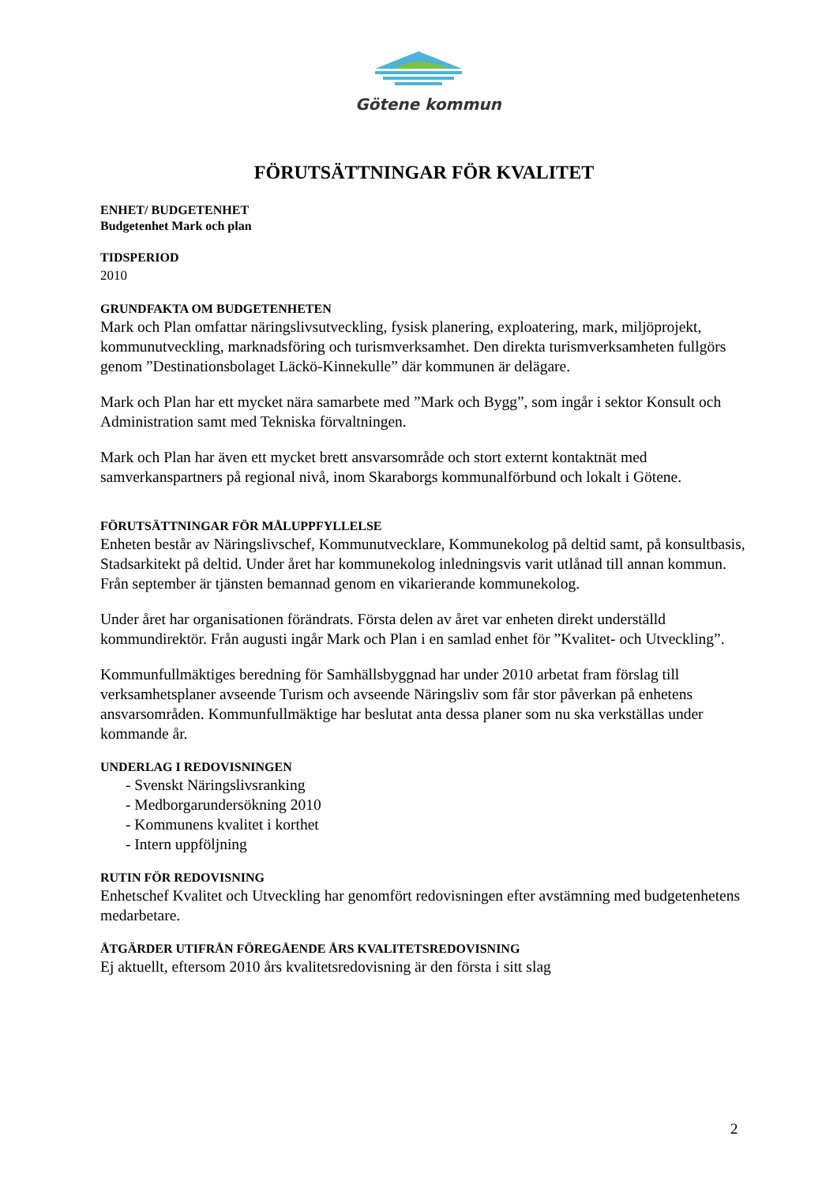Götene kommun
FÖRUTSÄTTNINGAR FÖR KVALITET
ENHET/ BUDGETENHET
Budgetenhet Mark och plan
TIDSPERIOD
2010
GRUNDFAKTA OM BUDGETENHETEN
Mark och Plan omfattar näringslivsutveckling, fysisk planering, exploatering, mark, miljöprojekt, kommunutveckling, marknadsföring och turismverksamhet. Den direkta turismverksamheten fullgörs genom ”Destinationsbolaget Läckö-Kinnekulle” där kommunen är delägare.
Mark och Plan har ett mycket nära samarbete med ”Mark och Bygg”, som ingår i sektor Konsult och Administration samt med Tekniska förvaltningen.
Mark och Plan har även ett mycket brett ansvarsområde och stort externt kontaktnät med samverkanspartners på regional nivå, inom Skaraborgs kommunalförbund och lokalt i Götene.
FÖRUTSÄTTNINGAR FÖR MÅLUPPFYLLELSE
Enheten består av Näringslivschef, Kommunutvecklare, Kommunekolog på deltid samt, på konsultbasis, Stadsarkitekt på deltid. Under året har kommunekolog inledningsvis varit utlånad till annan kommun. Från september är tjänsten bemannad genom en vikarierande kommunekolog.
Under året har organisationen förändrats. Första delen av året var enheten direkt underställd kommundirektör. Från augusti ingår Mark och Plan i en samlad enhet för ”Kvalitet- och Utveckling”.
Kommunfullmäktiges beredning för Samhällsbyggnad har under 2010 arbetat fram förslag till verksamhetsplaner avseende Turism och avseende Näringsliv som får stor påverkan på enhetens ansvarsområden. Kommunfullmäktige har beslutat anta dessa planer som nu ska verkställas under kommande år.
UNDERLAG I REDOVISNINGEN
- Svenskt Näringslivsranking
- Medborgarundersökning 2010
- Kommunens kvalitet i korthet
- Intern uppföljning
RUTIN FÖR REDOVISNING
Enhetschef Kvalitet och Utveckling har genomfört redovisningen efter avstämning med budgetenhetens medarbetare.
ÅTGÄRDER UTIFRÅN FÖREGÅENDE ÅRS KVALITETSREDOVISNING
Ej aktuellt, eftersom 2010 års kvalitetsredovisning är den första i sitt slag
2